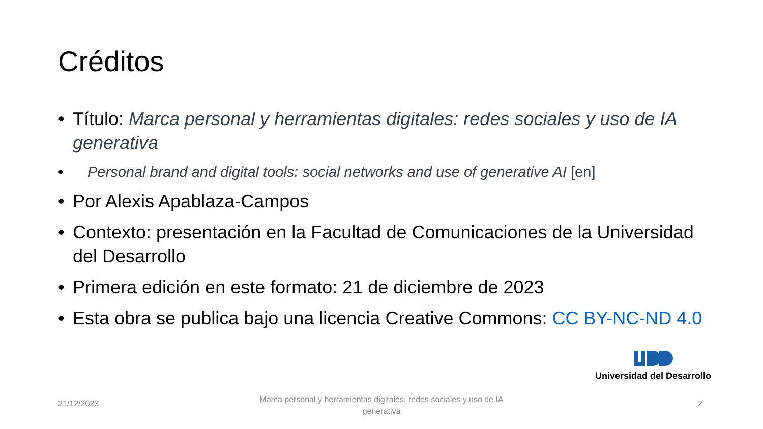Créditos
• Título: Marca personal y herramientas digitales: redes sociales y uso de IA generativa
• Personal brand and digital tools: social networks and use of generative AI [en]
• Por Alexis Apablaza-Campos
• Contexto: presentación en la Facultad de Comunicaciones de la Universidad del Desarrollo
• Primera edición en este formato: 21 de diciembre de 2023
• Esta obra se publica bajo una licencia Creative Commons: CC BY-NC-ND 4.0
Universidad del Desarrollo
21/12/2023
Marca personal y herramientas digitales: redes sociales y uso de IA generativa
2